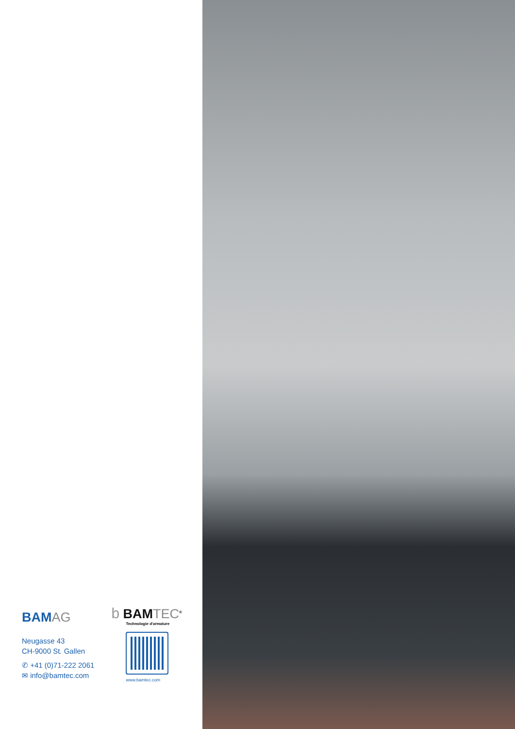BAMAG
Neugasse 43
CH-9000 St. Gallen
✆ +41 (0)71-222 2061
✉ info@bamtec.com
b BAMTEC<sup>®</sup>
Technologie d'armature
www.bamtec.com